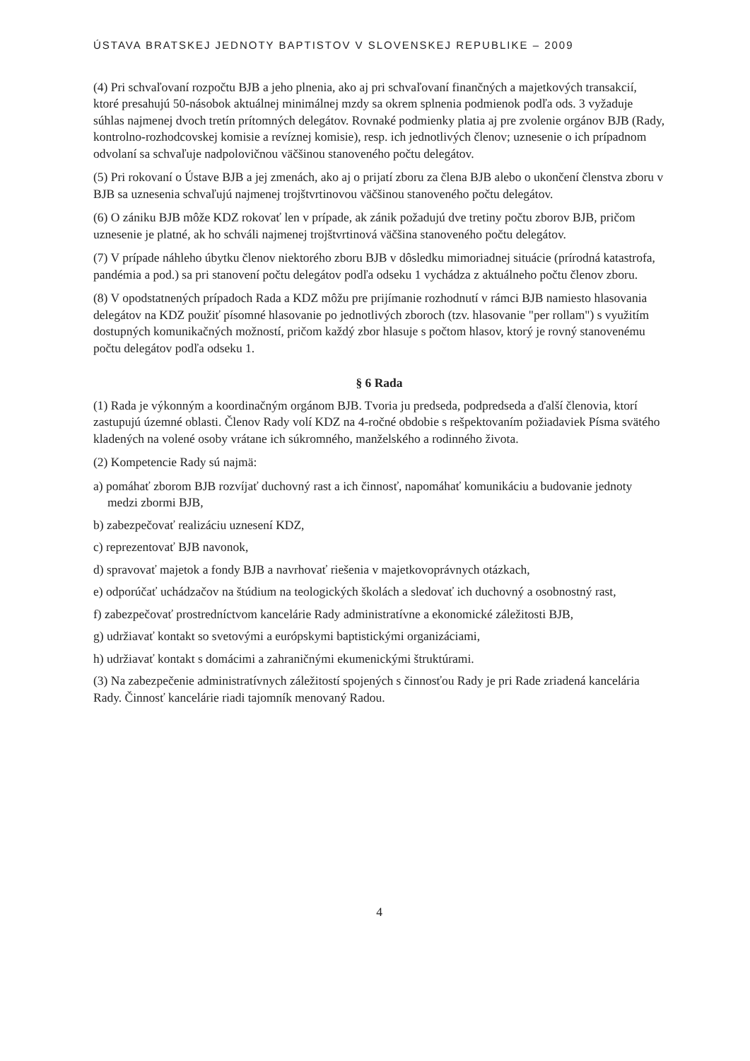ÚSTAVA BRATSKEJ JEDNOTY BAPTISTOV V SLOVENSKEJ REPUBLIKE – 2009
(4) Pri schvaľovaní rozpočtu BJB a jeho plnenia, ako aj pri schvaľovaní finančných a majetkových transakcií, ktoré presahujú 50-násobok aktuálnej minimálnej mzdy sa okrem splnenia podmienok podľa ods. 3 vyžaduje súhlas najmenej dvoch tretín prítomných delegátov. Rovnaké podmienky platia aj pre zvolenie orgánov BJB (Rady, kontrolno-rozhodcovskej komisie a revíznej komisie), resp. ich jednotlivých členov; uznesenie o ich prípadnom odvolaní sa schvaľuje nadpolovičnou väčšinou stanoveného počtu delegátov.
(5) Pri rokovaní o Ústave BJB a jej zmenách, ako aj o prijatí zboru za člena BJB alebo o ukončení členstva zboru v BJB sa uznesenia schvaľujú najmenej trojštvrtinovou väčšinou stanoveného počtu delegátov.
(6) O zániku BJB môže KDZ rokovať len v prípade, ak zánik požadujú dve tretiny počtu zborov BJB, pričom uznesenie je platné, ak ho schváli najmenej trojštvrtinová väčšina stanoveného počtu delegátov.
(7) V prípade náhleho úbytku členov niektorého zboru BJB v dôsledku mimoriadnej situácie (prírodná katastrofa, pandémia a pod.) sa pri stanovení počtu delegátov podľa odseku 1 vychádza z aktuálneho počtu členov zboru.
(8) V opodstatnených prípadoch Rada a KDZ môžu pre prijímanie rozhodnutí v rámci BJB namiesto hlasovania delegátov na KDZ použiť písomné hlasovanie po jednotlivých zboroch (tzv. hlasovanie "per rollam") s využitím dostupných komunikačných možností, pričom každý zbor hlasuje s počtom hlasov, ktorý je rovný stanovenému počtu delegátov podľa odseku 1.
§ 6 Rada
(1) Rada je výkonným a koordinačným orgánom BJB. Tvoria ju predseda, podpredseda a ďalší členovia, ktorí zastupujú územné oblasti. Členov Rady volí KDZ na 4-ročné obdobie s rešpektovaním požiadaviek Písma svätého kladených na volené osoby vrátane ich súkromného, manželského a rodinného života.
(2) Kompetencie Rady sú najmä:
a) pomáhať zborom BJB rozvíjať duchovný rast a ich činnosť, napomáhať komunikáciu a budovanie jednoty medzi zbormi BJB,
b) zabezpečovať realizáciu uznesení KDZ,
c) reprezentovať BJB navonok,
d) spravovať majetok a fondy BJB a navrhovať riešenia v majetkovoprávnych otázkach,
e) odporúčať uchádzačov na štúdium na teologických školách a sledovať ich duchovný a osobnostný rast,
f) zabezpečovať prostredníctvom kancelárie Rady administratívne a ekonomické záležitosti BJB,
g) udržiavať kontakt so svetovými a európskymi baptistickými organizáciami,
h) udržiavať kontakt s domácimi a zahraničnými ekumenickými štruktúrami.
(3) Na zabezpečenie administratívnych záležitostí spojených s činnosťou Rady je pri Rade zriadená kancelária Rady. Činnosť kancelárie riadi tajomník menovaný Radou.
4